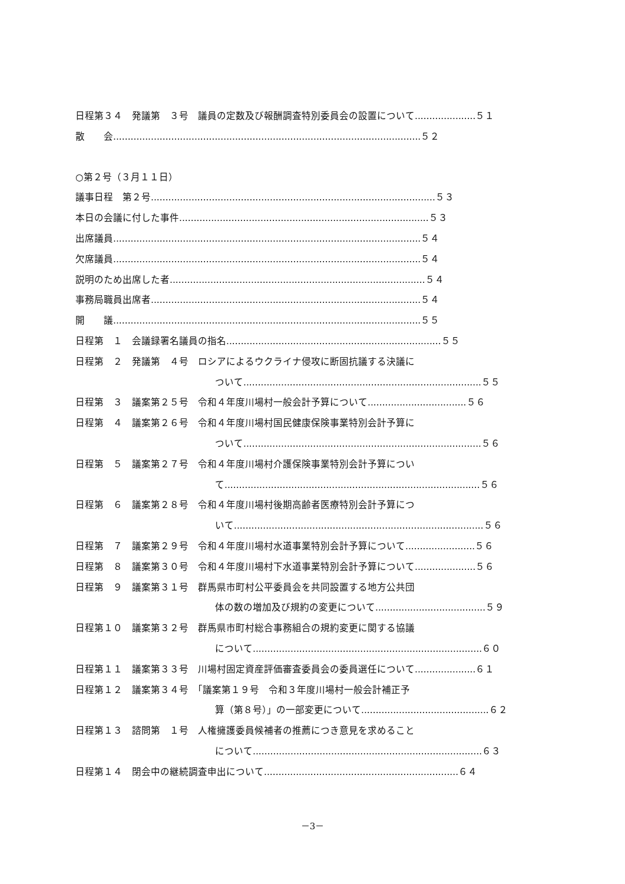日程第３４　発議第　３号　議員の定数及び報酬調査特別委員会の設置について.....................５１
散　　会..........................................................................................................５２
○第２号（３月１１日）
議事日程　第２号..................................................................................................５３
本日の会議に付した事件......................................................................................５３
出席議員..........................................................................................................５４
欠席議員..........................................................................................................５４
説明のため出席した者........................................................................................５４
事務局職員出席者.............................................................................................５４
開　　議..........................................................................................................５５
日程第　１　会議録署名議員の指名..........................................................................５５
日程第　２　発議第　４号　ロシアによるウクライナ侵攻に断固抗議する決議に
ついて..................................................................................５５
日程第　３　議案第２５号　令和４年度川場村一般会計予算について..................................５６
日程第　４　議案第２６号　令和４年度川場村国民健康保険事業特別会計予算に
ついて..................................................................................５６
日程第　５　議案第２７号　令和４年度川場村介護保険事業特別会計予算につい
て........................................................................................５６
日程第　６　議案第２８号　令和４年度川場村後期高齢者医療特別会計予算につ
いて......................................................................................５６
日程第　７　議案第２９号　令和４年度川場村水道事業特別会計予算について........................５６
日程第　８　議案第３０号　令和４年度川場村下水道事業特別会計予算について.....................５６
日程第　９　議案第３１号　群馬県市町村公平委員会を共同設置する地方公共団
体の数の増加及び規約の変更について......................................５９
日程第１０　議案第３２号　群馬県市町村総合事務組合の規約変更に関する協議
について...............................................................................６０
日程第１１　議案第３３号　川場村固定資産評価審査委員会の委員選任について.....................６１
日程第１２　議案第３４号　「議案第１９号　令和３年度川場村一般会計補正予
算（第８号）」の一部変更について............................................６２
日程第１３　諮問第　１号　人権擁護委員候補者の推薦につき意見を求めること
について...............................................................................６３
日程第１４　閉会中の継続調査申出について...................................................................６４
－3－